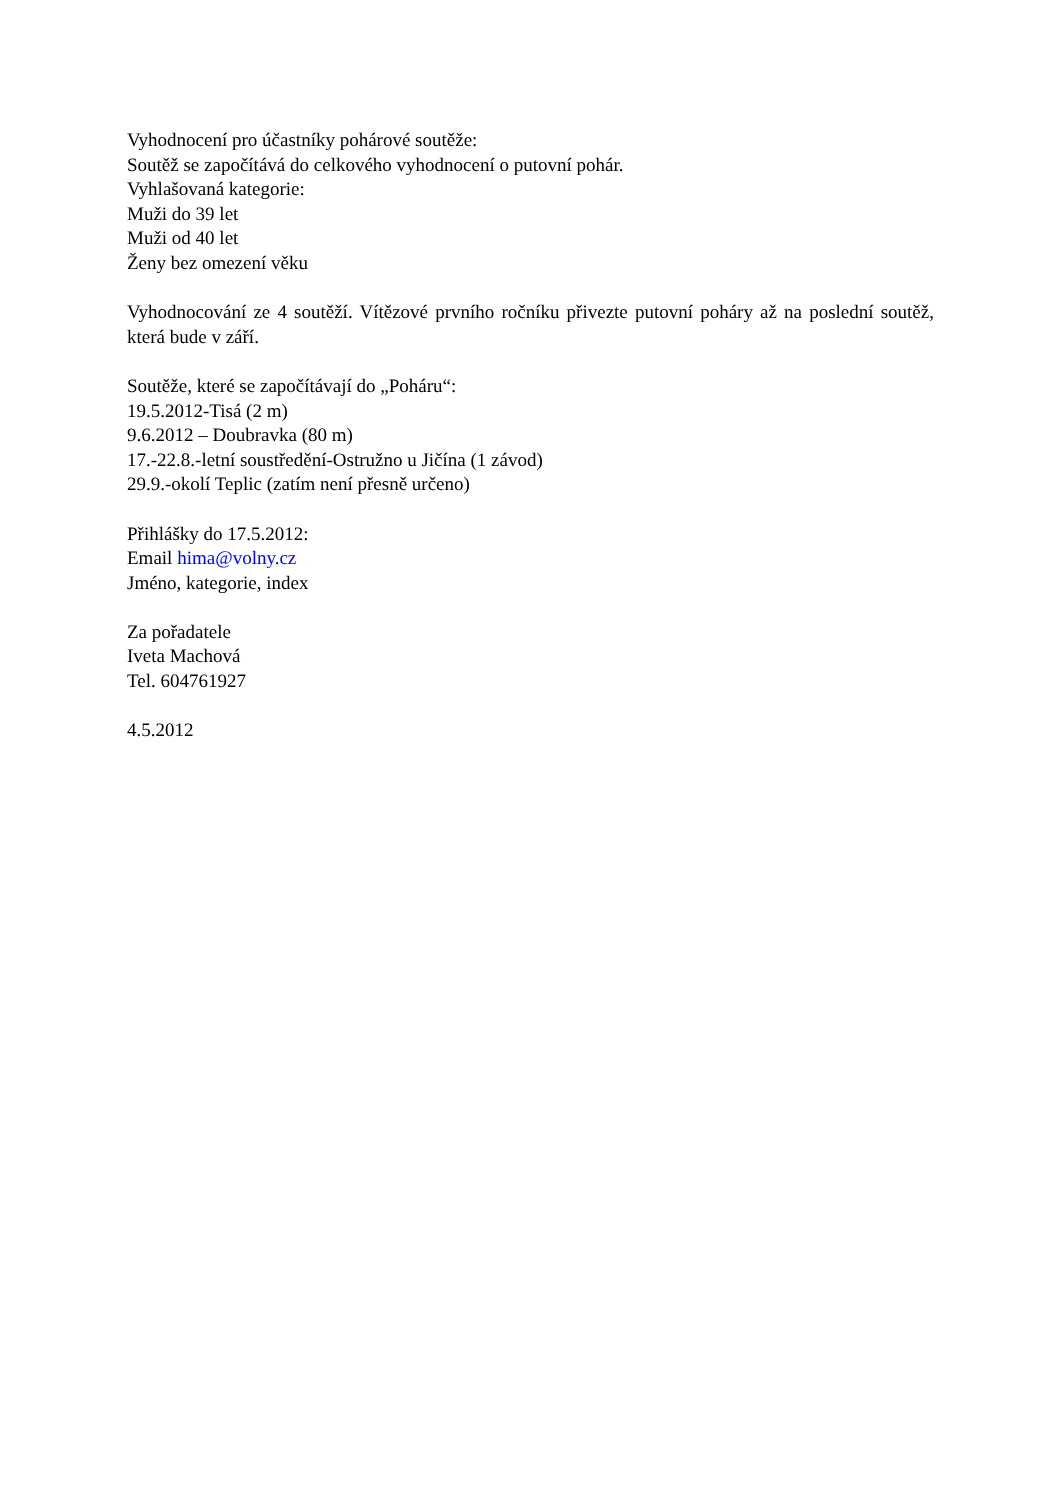Vyhodnocení pro účastníky pohárové soutěže:
Soutěž se započítává do celkového vyhodnocení o putovní pohár.
Vyhlašovaná kategorie:
Muži do 39 let
Muži od 40 let
Ženy bez omezení věku
Vyhodnocování ze 4 soutěží. Vítězové prvního ročníku přivezte putovní poháry až na poslední soutěž, která bude v září.
Soutěže, které se započítávají do „Poháru“:
19.5.2012-Tisá (2 m)
9.6.2012 – Doubravka (80 m)
17.-22.8.-letní soustředění-Ostružno u Jičína (1 závod)
29.9.-okolí Teplic (zatím není přesně určeno)
Přihlášky do 17.5.2012:
Email hima@volny.cz
Jméno, kategorie, index
Za pořadatele
Iveta Machová
Tel. 604761927
4.5.2012